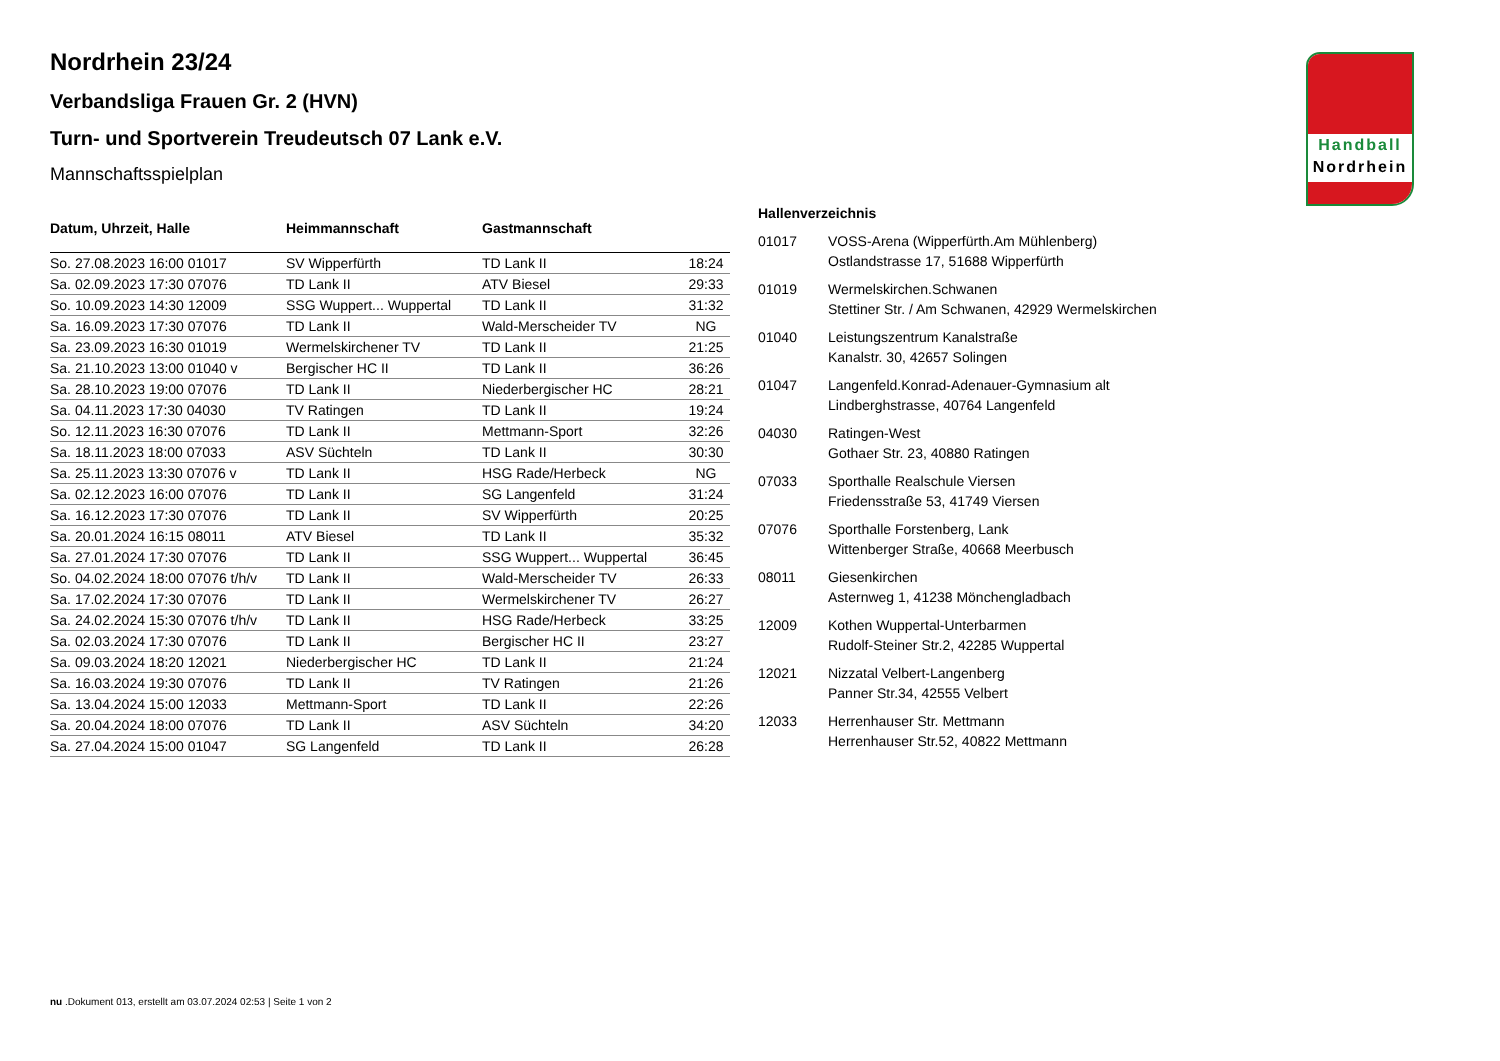Handball
Nordrhein
Nordrhein 23/24
Verbandsliga Frauen Gr. 2 (HVN)
Turn- und Sportverein Treudeutsch 07 Lank e.V.
Mannschaftsspielplan
| Datum, Uhrzeit, Halle | Heimmannschaft | Gastmannschaft | |
| --- | --- | --- | --- |
| So. 27.08.2023 16:00 01017 | SV Wipperfürth | TD Lank II | 18:24 |
| Sa. 02.09.2023 17:30 07076 | TD Lank II | ATV Biesel | 29:33 |
| So. 10.09.2023 14:30 12009 | SSG Wuppert... Wuppertal | TD Lank II | 31:32 |
| Sa. 16.09.2023 17:30 07076 | TD Lank II | Wald-Merscheider TV | NG |
| Sa. 23.09.2023 16:30 01019 | Wermelskirchener TV | TD Lank II | 21:25 |
| Sa. 21.10.2023 13:00 01040 v | Bergischer HC II | TD Lank II | 36:26 |
| Sa. 28.10.2023 19:00 07076 | TD Lank II | Niederbergischer HC | 28:21 |
| Sa. 04.11.2023 17:30 04030 | TV Ratingen | TD Lank II | 19:24 |
| So. 12.11.2023 16:30 07076 | TD Lank II | Mettmann-Sport | 32:26 |
| Sa. 18.11.2023 18:00 07033 | ASV Süchteln | TD Lank II | 30:30 |
| Sa. 25.11.2023 13:30 07076 v | TD Lank II | HSG Rade/Herbeck | NG |
| Sa. 02.12.2023 16:00 07076 | TD Lank II | SG Langenfeld | 31:24 |
| Sa. 16.12.2023 17:30 07076 | TD Lank II | SV Wipperfürth | 20:25 |
| Sa. 20.01.2024 16:15 08011 | ATV Biesel | TD Lank II | 35:32 |
| Sa. 27.01.2024 17:30 07076 | TD Lank II | SSG Wuppert... Wuppertal | 36:45 |
| So. 04.02.2024 18:00 07076 t/h/v | TD Lank II | Wald-Merscheider TV | 26:33 |
| Sa. 17.02.2024 17:30 07076 | TD Lank II | Wermelskirchener TV | 26:27 |
| Sa. 24.02.2024 15:30 07076 t/h/v | TD Lank II | HSG Rade/Herbeck | 33:25 |
| Sa. 02.03.2024 17:30 07076 | TD Lank II | Bergischer HC II | 23:27 |
| Sa. 09.03.2024 18:20 12021 | Niederbergischer HC | TD Lank II | 21:24 |
| Sa. 16.03.2024 19:30 07076 | TD Lank II | TV Ratingen | 21:26 |
| Sa. 13.04.2024 15:00 12033 | Mettmann-Sport | TD Lank II | 22:26 |
| Sa. 20.04.2024 18:00 07076 | TD Lank II | ASV Süchteln | 34:20 |
| Sa. 27.04.2024 15:00 01047 | SG Langenfeld | TD Lank II | 26:28 |
| Hallenverzeichnis | |
| --- | --- |
| 01017 | VOSS-Arena (Wipperfürth.Am Mühlenberg) Ostlandstrasse 17, 51688 Wipperfürth |
| 01019 | Wermelskirchen.Schwanen Stettiner Str. / Am Schwanen, 42929 Wermelskirchen |
| 01040 | Leistungszentrum Kanalstraße Kanalstr. 30, 42657 Solingen |
| 01047 | Langenfeld.Konrad-Adenauer-Gymnasium alt Lindberghstrasse, 40764 Langenfeld |
| 04030 | Ratingen-West Gothaer Str. 23, 40880 Ratingen |
| 07033 | Sporthalle Realschule Viersen Friedensstraße 53, 41749 Viersen |
| 07076 | Sporthalle Forstenberg, Lank Wittenberger Straße, 40668 Meerbusch |
| 08011 | Giesenkirchen Asternweg 1, 41238 Mönchengladbach |
| 12009 | Kothen Wuppertal-Unterbarmen Rudolf-Steiner Str.2, 42285 Wuppertal |
| 12021 | Nizzatal Velbert-Langenberg Panner Str.34, 42555 Velbert |
| 12033 | Herrenhauser Str. Mettmann Herrenhauser Str.52, 40822 Mettmann |
nu .Dokument 013, erstellt am 03.07.2024 02:53 | Seite 1 von 2